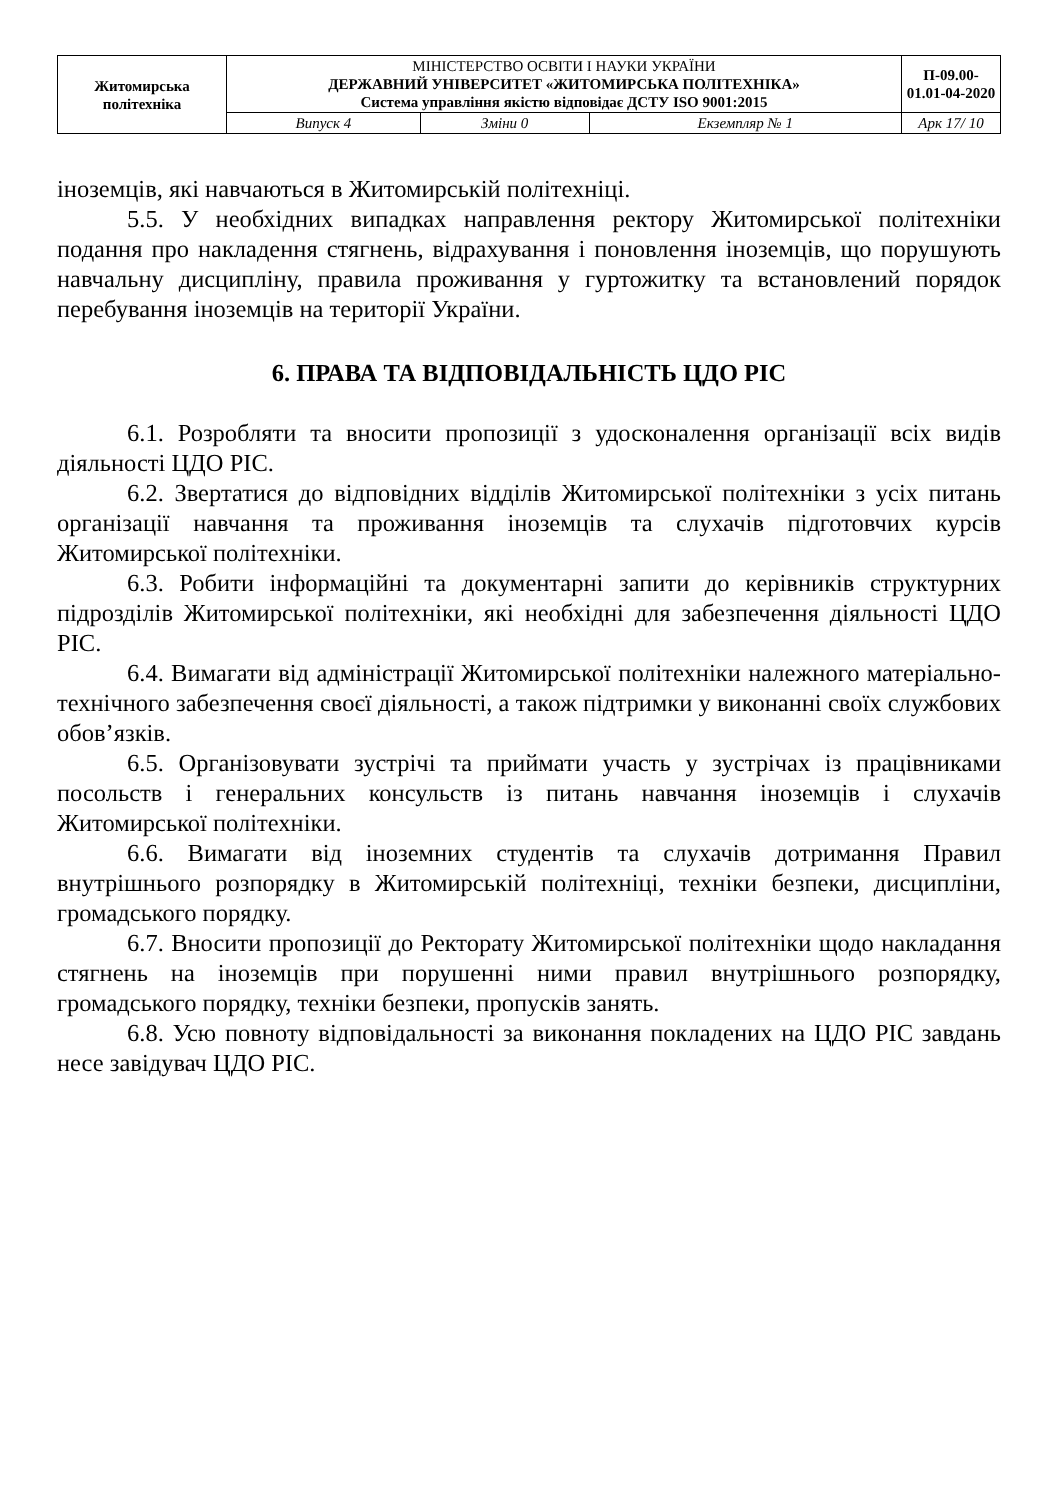| Житомирська політехніка | МІНІСТЕРСТВО ОСВІТИ І НАУКИ УКРАЇНИ ДЕРЖАВНИЙ УНІВЕРСИТЕТ «ЖИТОМИРСЬКА ПОЛІТЕХНІКА» Система управління якістю відповідає ДСТУ ISO 9001:2015 | | | П-09.00-01.01-04-2020 |
| | Випуск 4 | Зміни 0 | Екземпляр № 1 | Арк 17/ 10 |
іноземців, які навчаються в Житомирській політехніці.
5.5. У необхідних випадках направлення ректору Житомирської політехніки подання про накладення стягнень, відрахування і поновлення іноземців, що порушують навчальну дисципліну, правила проживання у гуртожитку та встановлений порядок перебування іноземців на території України.
6. ПРАВА ТА ВІДПОВІДАЛЬНІСТЬ ЦДО РІС
6.1. Розробляти та вносити пропозиції з удосконалення організації всіх видів діяльності ЦДО РІС.
6.2. Звертатися до відповідних відділів Житомирської політехніки з усіх питань організації навчання та проживання іноземців та слухачів підготовчих курсів Житомирської політехніки.
6.3. Робити інформаційні та документарні запити до керівників структурних підрозділів Житомирської політехніки, які необхідні для забезпечення діяльності ЦДО РІС.
6.4. Вимагати від адміністрації Житомирської політехніки належного матеріально-технічного забезпечення своєї діяльності, а також підтримки у виконанні своїх службових обов’язків.
6.5. Організовувати зустрічі та приймати участь у зустрічах із працівниками посольств і генеральних консульств із питань навчання іноземців і слухачів Житомирської політехніки.
6.6. Вимагати від іноземних студентів та слухачів дотримання Правил внутрішнього розпорядку в Житомирській політехніці, техніки безпеки, дисципліни, громадського порядку.
6.7. Вносити пропозиції до Ректорату Житомирської політехніки щодо накладання стягнень на іноземців при порушенні ними правил внутрішнього розпорядку, громадського порядку, техніки безпеки, пропусків занять.
6.8. Усю повноту відповідальності за виконання покладених на ЦДО РІС завдань несе завідувач ЦДО РІС.